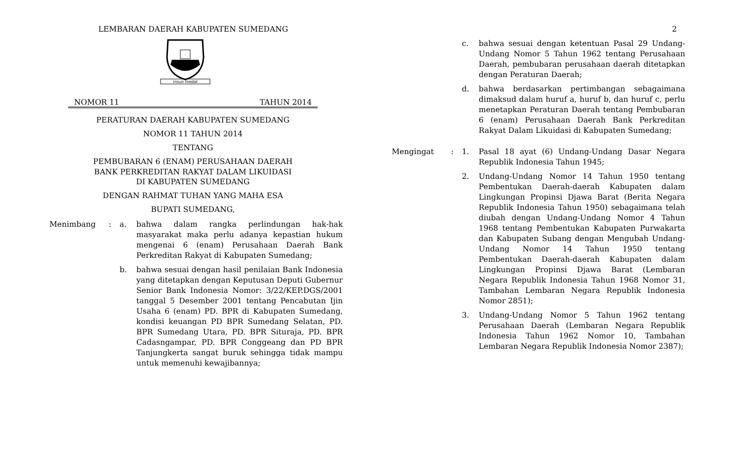LEMBARAN DAERAH KABUPATEN SUMEDANG
insun medal
NOMOR 11 TAHUN 2014
PERATURAN DAERAH KABUPATEN SUMEDANG
NOMOR 11 TAHUN 2014
TENTANG
PEMBUBARAN 6 (ENAM) PERUSAHAAN DAERAH
BANK PERKREDITAN RAKYAT DALAM LIKUIDASI
DI KABUPATEN SUMEDANG
DENGAN RAHMAT TUHAN YANG MAHA ESA
BUPATI SUMEDANG,
Menimbang : a. bahwa dalam rangka perlindungan hak-hak masyarakat maka perlu adanya kepastian hukum mengenai 6 (enam) Perusahaan Daerah Bank Perkreditan Rakyat di Kabupaten Sumedang;
b. bahwa sesuai dengan hasil penilaian Bank Indonesia yang ditetapkan dengan Keputusan Deputi Gubernur Senior Bank Indonesia Nomor: 3/22/KEP.DGS/2001 tanggal 5 Desember 2001 tentang Pencabutan Ijin Usaha 6 (enam) PD. BPR di Kabupaten Sumedang, kondisi keuangan PD BPR Sumedang Selatan, PD. BPR Sumedang Utara, PD. BPR Situraja, PD. BPR Cadasngampar, PD. BPR Conggeang dan PD BPR Tanjungkerta sangat buruk sehingga tidak mampu untuk memenuhi kewajibannya;
2
c. bahwa sesuai dengan ketentuan Pasal 29 Undang-Undang Nomor 5 Tahun 1962 tentang Perusahaan Daerah, pembubaran perusahaan daerah ditetapkan dengan Peraturan Daerah;
d. bahwa berdasarkan pertimbangan sebagaimana dimaksud dalam huruf a, huruf b, dan huruf c, perlu menetapkan Peraturan Daerah tentang Pembubaran 6 (enam) Perusahaan Daerah Bank Perkreditan Rakyat Dalam Likuidasi di Kabupaten Sumedang;
Mengingat : 1. Pasal 18 ayat (6) Undang-Undang Dasar Negara Republik Indonesia Tahun 1945;
2. Undang-Undang Nomor 14 Tahun 1950 tentang Pembentukan Daerah-daerah Kabupaten dalam Lingkungan Propinsi Djawa Barat (Berita Negara Republik Indonesia Tahun 1950) sebagaimana telah diubah dengan Undang-Undang Nomor 4 Tahun 1968 tentang Pembentukan Kabupaten Purwakarta dan Kabupaten Subang dengan Mengubah Undang-Undang Nomor 14 Tahun 1950 tentang Pembentukan Daerah-daerah Kabupaten dalam Lingkungan Propinsi Djawa Barat (Lembaran Negara Republik Indonesia Tahun 1968 Nomor 31, Tambahan Lembaran Negara Republik Indonesia Nomor 2851);
3. Undang-Undang Nomor 5 Tahun 1962 tentang Perusahaan Daerah (Lembaran Negara Republik Indonesia Tahun 1962 Nomor 10, Tambahan Lembaran Negara Republik Indonesia Nomor 2387);